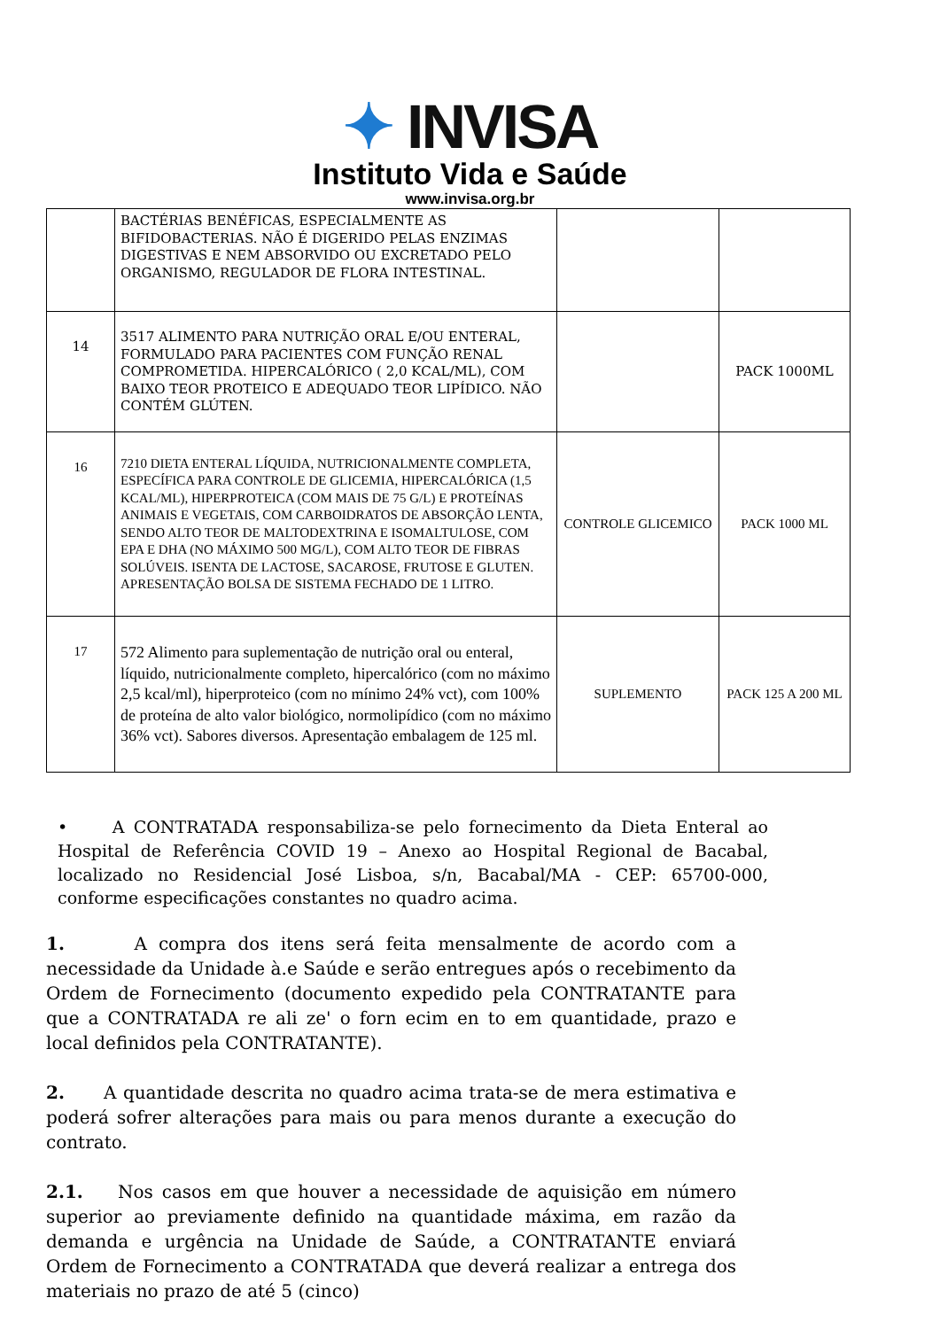✦ INVISA
Instituto Vida e Saúde
www.invisa.org.br
| | BACTÉRIAS BENÉFICAS, ESPECIALMENTE AS BIFIDOBACTERIAS. NÃO É DIGERIDO PELAS ENZIMAS DIGESTIVAS E NEM ABSORVIDO OU EXCRETADO PELO ORGANISMO, REGULADOR DE FLORA INTESTINAL. | | |
| 14 | 3517 ALIMENTO PARA NUTRIÇÃO ORAL E/OU ENTERAL, FORMULADO PARA PACIENTES COM FUNÇÃO RENAL COMPROMETIDA. HIPERCALÓRICO ( 2,0 KCAL/ML), COM BAIXO TEOR PROTEICO E ADEQUADO TEOR LIPÍDICO. NÃO CONTÉM GLÚTEN. | | PACK 1000ML |
| 16 | 7210 DIETA ENTERAL LÍQUIDA, NUTRICIONALMENTE COMPLETA, ESPECÍFICA PARA CONTROLE DE GLICEMIA, HIPERCALÓRICA (1,5 KCAL/ML), HIPERPROTEICA (COM MAIS DE 75 G/L) E PROTEÍNAS ANIMAIS E VEGETAIS, COM CARBOIDRATOS DE ABSORÇÃO LENTA, SENDO ALTO TEOR DE MALTODEXTRINA E ISOMALTULOSE, COM EPA E DHA (NO MÁXIMO 500 MG/L), COM ALTO TEOR DE FIBRAS SOLÚVEIS. ISENTA DE LACTOSE, SACAROSE, FRUTOSE E GLUTEN. APRESENTAÇÃO BOLSA DE SISTEMA FECHADO DE 1 LITRO. | CONTROLE GLICEMICO | PACK 1000 ML |
| 17 | 572 Alimento para suplementação de nutrição oral ou enteral, líquido, nutricionalmente completo, hipercalórico (com no máximo 2,5 kcal/ml), hiperproteico (com no mínimo 24% vct), com 100% de proteína de alto valor biológico, normolipídico (com no máximo 36% vct). Sabores diversos. Apresentação embalagem de 125 ml. | SUPLEMENTO | PACK 125 A 200 ML |
• A CONTRATADA responsabiliza-se pelo fornecimento da Dieta Enteral ao Hospital de Referência COVID 19 – Anexo ao Hospital Regional de Bacabal, localizado no Residencial José Lisboa, s/n, Bacabal/MA - CEP: 65700-000, conforme especificações constantes no quadro acima.
1. A compra dos itens será feita mensalmente de acordo com a necessidade da Unidade à.e Saúde e serão entregues após o recebimento da Ordem de Fornecimento (documento expedido pela CONTRATANTE para que a CONTRATADA re ali ze' o forn ecim en to em quantidade, prazo e local definidos pela CONTRATANTE).
2. A quantidade descrita no quadro acima trata-se de mera estimativa e poderá sofrer alterações para mais ou para menos durante a execução do contrato.
2.1. Nos casos em que houver a necessidade de aquisição em número superior ao previamente definido na quantidade máxima, em razão da demanda e urgência na Unidade de Saúde, a CONTRATANTE enviará Ordem de Fornecimento a CONTRATADA que deverá realizar a entrega dos materiais no prazo de até 5 (cinco)